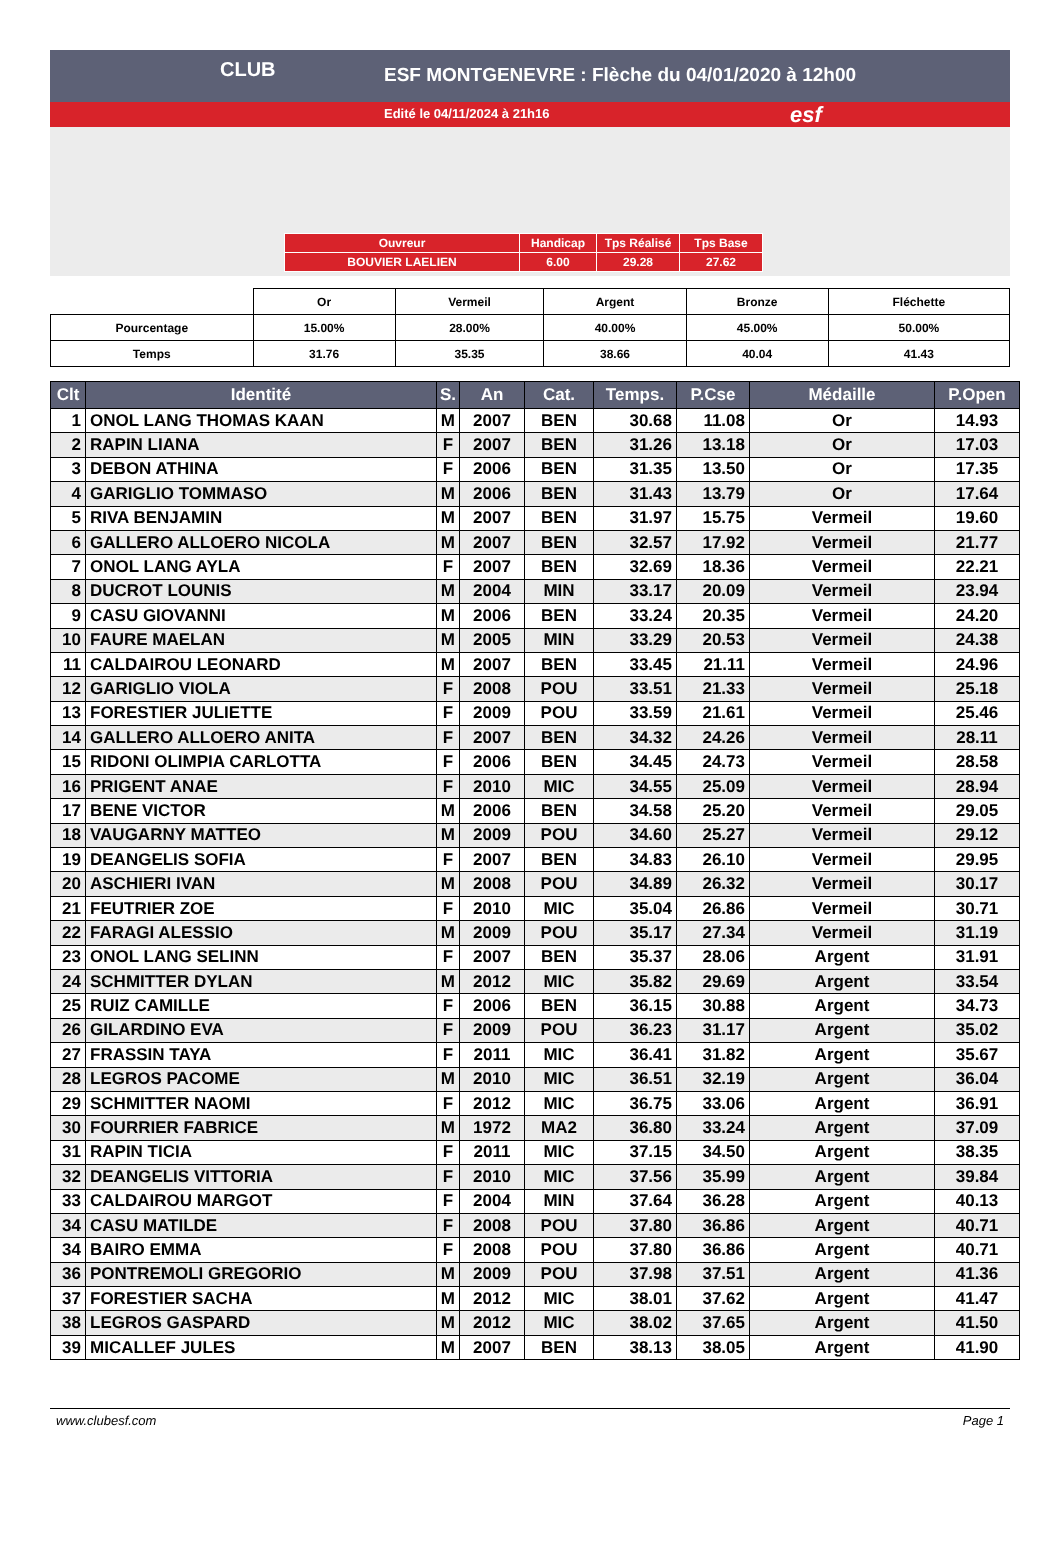CLUB
ESF MONTGENEVRE : Flèche du 04/01/2020 à 12h00
Edité le 04/11/2024 à 21h16
esf
| Ouvreur | Handicap | Tps Réalisé | Tps Base |
| BOUVIER LAELIEN | 6.00 | 29.28 | 27.62 |
| | Or | Vermeil | Argent | Bronze | Fléchette |
| Pourcentage | 15.00% | 28.00% | 40.00% | 45.00% | 50.00% |
| Temps | 31.76 | 35.35 | 38.66 | 40.04 | 41.43 |
| Clt | Identité | S. | An | Cat. | Temps. | P.Cse | Médaille | P.Open |
| --- | --- | --- | --- | --- | --- | --- | --- | --- |
| 1 | ONOL LANG THOMAS KAAN | M | 2007 | BEN | 30.68 | 11.08 | Or | 14.93 |
| 2 | RAPIN LIANA | F | 2007 | BEN | 31.26 | 13.18 | Or | 17.03 |
| 3 | DEBON ATHINA | F | 2006 | BEN | 31.35 | 13.50 | Or | 17.35 |
| 4 | GARIGLIO TOMMASO | M | 2006 | BEN | 31.43 | 13.79 | Or | 17.64 |
| 5 | RIVA BENJAMIN | M | 2007 | BEN | 31.97 | 15.75 | Vermeil | 19.60 |
| 6 | GALLERO ALLOERO NICOLA | M | 2007 | BEN | 32.57 | 17.92 | Vermeil | 21.77 |
| 7 | ONOL LANG AYLA | F | 2007 | BEN | 32.69 | 18.36 | Vermeil | 22.21 |
| 8 | DUCROT LOUNIS | M | 2004 | MIN | 33.17 | 20.09 | Vermeil | 23.94 |
| 9 | CASU GIOVANNI | M | 2006 | BEN | 33.24 | 20.35 | Vermeil | 24.20 |
| 10 | FAURE MAELAN | M | 2005 | MIN | 33.29 | 20.53 | Vermeil | 24.38 |
| 11 | CALDAIROU LEONARD | M | 2007 | BEN | 33.45 | 21.11 | Vermeil | 24.96 |
| 12 | GARIGLIO VIOLA | F | 2008 | POU | 33.51 | 21.33 | Vermeil | 25.18 |
| 13 | FORESTIER JULIETTE | F | 2009 | POU | 33.59 | 21.61 | Vermeil | 25.46 |
| 14 | GALLERO ALLOERO ANITA | F | 2007 | BEN | 34.32 | 24.26 | Vermeil | 28.11 |
| 15 | RIDONI OLIMPIA CARLOTTA | F | 2006 | BEN | 34.45 | 24.73 | Vermeil | 28.58 |
| 16 | PRIGENT ANAE | F | 2010 | MIC | 34.55 | 25.09 | Vermeil | 28.94 |
| 17 | BENE VICTOR | M | 2006 | BEN | 34.58 | 25.20 | Vermeil | 29.05 |
| 18 | VAUGARNY MATTEO | M | 2009 | POU | 34.60 | 25.27 | Vermeil | 29.12 |
| 19 | DEANGELIS SOFIA | F | 2007 | BEN | 34.83 | 26.10 | Vermeil | 29.95 |
| 20 | ASCHIERI IVAN | M | 2008 | POU | 34.89 | 26.32 | Vermeil | 30.17 |
| 21 | FEUTRIER ZOE | F | 2010 | MIC | 35.04 | 26.86 | Vermeil | 30.71 |
| 22 | FARAGI ALESSIO | M | 2009 | POU | 35.17 | 27.34 | Vermeil | 31.19 |
| 23 | ONOL LANG SELINN | F | 2007 | BEN | 35.37 | 28.06 | Argent | 31.91 |
| 24 | SCHMITTER DYLAN | M | 2012 | MIC | 35.82 | 29.69 | Argent | 33.54 |
| 25 | RUIZ CAMILLE | F | 2006 | BEN | 36.15 | 30.88 | Argent | 34.73 |
| 26 | GILARDINO EVA | F | 2009 | POU | 36.23 | 31.17 | Argent | 35.02 |
| 27 | FRASSIN TAYA | F | 2011 | MIC | 36.41 | 31.82 | Argent | 35.67 |
| 28 | LEGROS PACOME | M | 2010 | MIC | 36.51 | 32.19 | Argent | 36.04 |
| 29 | SCHMITTER NAOMI | F | 2012 | MIC | 36.75 | 33.06 | Argent | 36.91 |
| 30 | FOURRIER FABRICE | M | 1972 | MA2 | 36.80 | 33.24 | Argent | 37.09 |
| 31 | RAPIN TICIA | F | 2011 | MIC | 37.15 | 34.50 | Argent | 38.35 |
| 32 | DEANGELIS VITTORIA | F | 2010 | MIC | 37.56 | 35.99 | Argent | 39.84 |
| 33 | CALDAIROU MARGOT | F | 2004 | MIN | 37.64 | 36.28 | Argent | 40.13 |
| 34 | CASU MATILDE | F | 2008 | POU | 37.80 | 36.86 | Argent | 40.71 |
| 34 | BAIRO EMMA | F | 2008 | POU | 37.80 | 36.86 | Argent | 40.71 |
| 36 | PONTREMOLI GREGORIO | M | 2009 | POU | 37.98 | 37.51 | Argent | 41.36 |
| 37 | FORESTIER SACHA | M | 2012 | MIC | 38.01 | 37.62 | Argent | 41.47 |
| 38 | LEGROS GASPARD | M | 2012 | MIC | 38.02 | 37.65 | Argent | 41.50 |
| 39 | MICALLEF JULES | M | 2007 | BEN | 38.13 | 38.05 | Argent | 41.90 |
www.clubesf.com Page 1